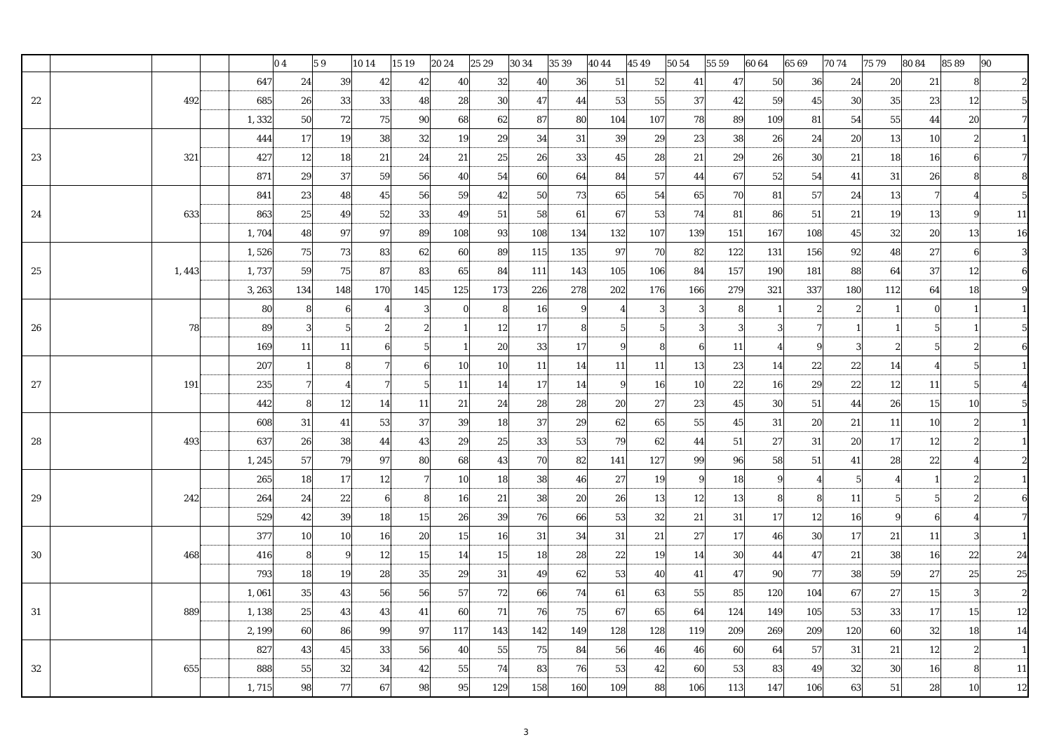| | | | | | 0 4 | 5 9 | 10 14 | 15 19 | 20 24 | 25 29 | 30 34 | 35 39 | 40 44 | 45 49 | 50 54 | 55 59 | 60 64 | 65 69 | 70 74 | 75 79 | 80 84 | 85 89 | 90 |
| --- | --- | --- | --- | --- | --- | --- | --- | --- | --- | --- | --- | --- | --- | --- | --- | --- | --- | --- | --- | --- | --- | --- | --- |
| 22 | | 492 | | 647 | 24 | 39 | 42 | 42 | 40 | 32 | 40 | 36 | 51 | 52 | 41 | 47 | 50 | 36 | 24 | 20 | 21 | 8 | 2 |
| | | | | 685 | 26 | 33 | 33 | 48 | 28 | 30 | 47 | 44 | 53 | 55 | 37 | 42 | 59 | 45 | 30 | 35 | 23 | 12 | 5 |
| | | | | 1, 332 | 50 | 72 | 75 | 90 | 68 | 62 | 87 | 80 | 104 | 107 | 78 | 89 | 109 | 81 | 54 | 55 | 44 | 20 | 7 |
| 23 | | 321 | | 444 | 17 | 19 | 38 | 32 | 19 | 29 | 34 | 31 | 39 | 29 | 23 | 38 | 26 | 24 | 20 | 13 | 10 | 2 | 1 |
| | | | | 427 | 12 | 18 | 21 | 24 | 21 | 25 | 26 | 33 | 45 | 28 | 21 | 29 | 26 | 30 | 21 | 18 | 16 | 6 | 7 |
| | | | | 871 | 29 | 37 | 59 | 56 | 40 | 54 | 60 | 64 | 84 | 57 | 44 | 67 | 52 | 54 | 41 | 31 | 26 | 8 | 8 |
| 24 | | 633 | | 841 | 23 | 48 | 45 | 56 | 59 | 42 | 50 | 73 | 65 | 54 | 65 | 70 | 81 | 57 | 24 | 13 | 7 | 4 | 5 |
| | | | | 863 | 25 | 49 | 52 | 33 | 49 | 51 | 58 | 61 | 67 | 53 | 74 | 81 | 86 | 51 | 21 | 19 | 13 | 9 | 11 |
| | | | | 1, 704 | 48 | 97 | 97 | 89 | 108 | 93 | 108 | 134 | 132 | 107 | 139 | 151 | 167 | 108 | 45 | 32 | 20 | 13 | 16 |
| 25 | | 1, 443 | | 1, 526 | 75 | 73 | 83 | 62 | 60 | 89 | 115 | 135 | 97 | 70 | 82 | 122 | 131 | 156 | 92 | 48 | 27 | 6 | 3 |
| | | | | 1, 737 | 59 | 75 | 87 | 83 | 65 | 84 | 111 | 143 | 105 | 106 | 84 | 157 | 190 | 181 | 88 | 64 | 37 | 12 | 6 |
| | | | | 3, 263 | 134 | 148 | 170 | 145 | 125 | 173 | 226 | 278 | 202 | 176 | 166 | 279 | 321 | 337 | 180 | 112 | 64 | 18 | 9 |
| 26 | | 78 | | 80 | 8 | 6 | 4 | 3 | 0 | 8 | 16 | 9 | 4 | 3 | 3 | 8 | 1 | 2 | 2 | 1 | 0 | 1 | 1 |
| | | | | 89 | 3 | 5 | 2 | 2 | 1 | 12 | 17 | 8 | 5 | 5 | 3 | 3 | 3 | 7 | 1 | 1 | 5 | 1 | 5 |
| | | | | 169 | 11 | 11 | 6 | 5 | 1 | 20 | 33 | 17 | 9 | 8 | 6 | 11 | 4 | 9 | 3 | 2 | 5 | 2 | 6 |
| 27 | | 191 | | 207 | 1 | 8 | 7 | 6 | 10 | 10 | 11 | 14 | 11 | 11 | 13 | 23 | 14 | 22 | 22 | 14 | 4 | 5 | 1 |
| | | | | 235 | 7 | 4 | 7 | 5 | 11 | 14 | 17 | 14 | 9 | 16 | 10 | 22 | 16 | 29 | 22 | 12 | 11 | 5 | 4 |
| | | | | 442 | 8 | 12 | 14 | 11 | 21 | 24 | 28 | 28 | 20 | 27 | 23 | 45 | 30 | 51 | 44 | 26 | 15 | 10 | 5 |
| 28 | | 493 | | 608 | 31 | 41 | 53 | 37 | 39 | 18 | 37 | 29 | 62 | 65 | 55 | 45 | 31 | 20 | 21 | 11 | 10 | 2 | 1 |
| | | | | 637 | 26 | 38 | 44 | 43 | 29 | 25 | 33 | 53 | 79 | 62 | 44 | 51 | 27 | 31 | 20 | 17 | 12 | 2 | 1 |
| | | | | 1, 245 | 57 | 79 | 97 | 80 | 68 | 43 | 70 | 82 | 141 | 127 | 99 | 96 | 58 | 51 | 41 | 28 | 22 | 4 | 2 |
| 29 | | 242 | | 265 | 18 | 17 | 12 | 7 | 10 | 18 | 38 | 46 | 27 | 19 | 9 | 18 | 9 | 4 | 5 | 4 | 1 | 2 | 1 |
| | | | | 264 | 24 | 22 | 6 | 8 | 16 | 21 | 38 | 20 | 26 | 13 | 12 | 13 | 8 | 8 | 11 | 5 | 5 | 2 | 6 |
| | | | | 529 | 42 | 39 | 18 | 15 | 26 | 39 | 76 | 66 | 53 | 32 | 21 | 31 | 17 | 12 | 16 | 9 | 6 | 4 | 7 |
| 30 | | 468 | | 377 | 10 | 10 | 16 | 20 | 15 | 16 | 31 | 34 | 31 | 21 | 27 | 17 | 46 | 30 | 17 | 21 | 11 | 3 | 1 |
| | | | | 416 | 8 | 9 | 12 | 15 | 14 | 15 | 18 | 28 | 22 | 19 | 14 | 30 | 44 | 47 | 21 | 38 | 16 | 22 | 24 |
| | | | | 793 | 18 | 19 | 28 | 35 | 29 | 31 | 49 | 62 | 53 | 40 | 41 | 47 | 90 | 77 | 38 | 59 | 27 | 25 | 25 |
| 31 | | 889 | | 1, 061 | 35 | 43 | 56 | 56 | 57 | 72 | 66 | 74 | 61 | 63 | 55 | 85 | 120 | 104 | 67 | 27 | 15 | 3 | 2 |
| | | | | 1, 138 | 25 | 43 | 43 | 41 | 60 | 71 | 76 | 75 | 67 | 65 | 64 | 124 | 149 | 105 | 53 | 33 | 17 | 15 | 12 |
| | | | | 2, 199 | 60 | 86 | 99 | 97 | 117 | 143 | 142 | 149 | 128 | 128 | 119 | 209 | 269 | 209 | 120 | 60 | 32 | 18 | 14 |
| 32 | | 655 | | 827 | 43 | 45 | 33 | 56 | 40 | 55 | 75 | 84 | 56 | 46 | 46 | 60 | 64 | 57 | 31 | 21 | 12 | 2 | 1 |
| | | | | 888 | 55 | 32 | 34 | 42 | 55 | 74 | 83 | 76 | 53 | 42 | 60 | 53 | 83 | 49 | 32 | 30 | 16 | 8 | 11 |
| | | | | 1, 715 | 98 | 77 | 67 | 98 | 95 | 129 | 158 | 160 | 109 | 88 | 106 | 113 | 147 | 106 | 63 | 51 | 28 | 10 | 12 |
3